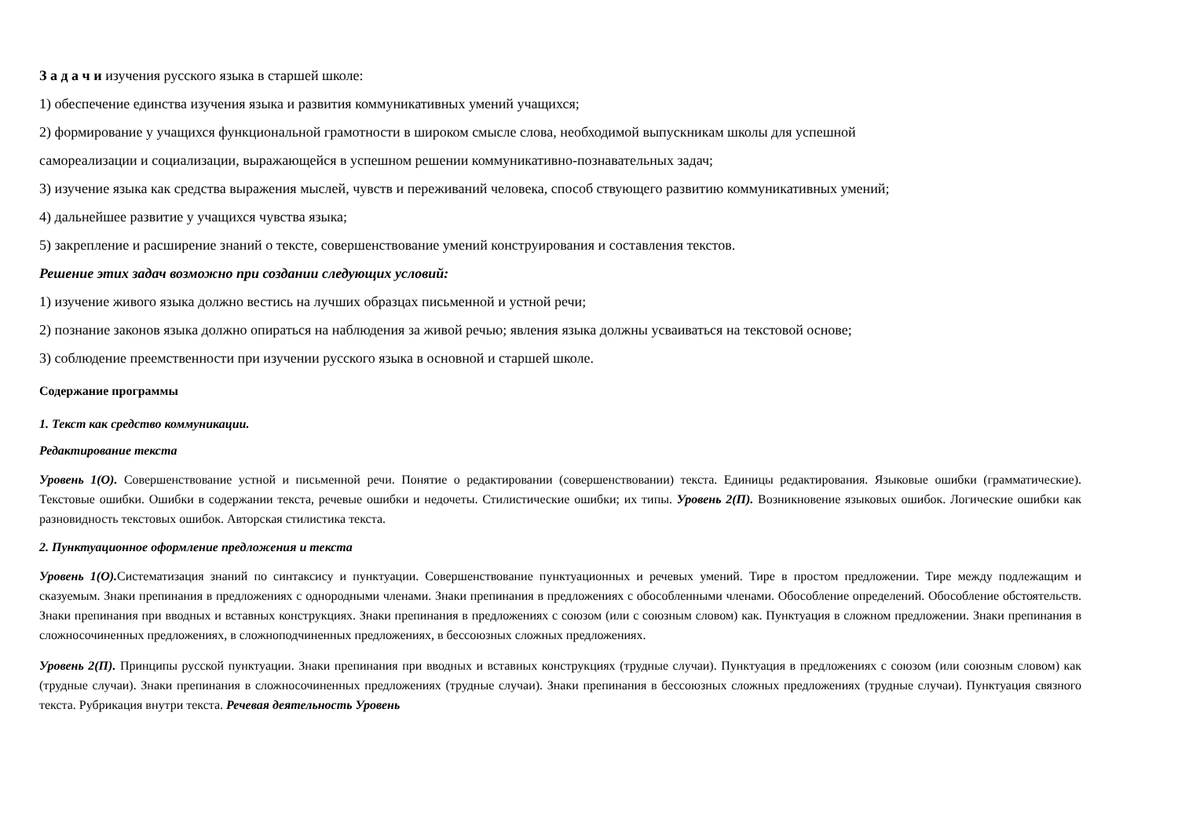З а д а ч и изучения русского языка в старшей школе:
1) обеспечение единства изучения языка и развития коммуникативных умений учащихся;
2) формирование у учащихся функциональной грамотности в широком смысле слова, необходимой выпускникам школы для успешной
самореализации и социализации, выражающейся в успешном решении коммуникативно-познавательных задач;
3) изучение языка как средства выражения мыслей, чувств и переживаний человека, способ ствующего развитию коммуникативных умений;
4) дальнейшее развитие у учащихся чувства языка;
5) закрепление и расширение знаний о тексте, совершенствование умений конструирования и составления текстов.
Решение этих задач возможно при создании следующих условий:
1) изучение живого языка должно вестись на лучших образцах письменной и устной речи;
2) познание законов языка должно опираться на наблюдения за живой речью; явления языка должны усваиваться на текстовой основе;
3) соблюдение преемственности при изучении русского языка в основной и старшей школе.
Содержание программы
1. Текст как средство коммуникации.
Редактирование текста
Уровень 1(О). Совершенствование устной и письменной речи. Понятие о редактировании (совершенствовании) текста. Единицы редактирования. Языковые ошибки (грамматические). Текстовые ошибки. Ошибки в содержании текста, речевые ошибки и недочеты. Стилистические ошибки; их типы. Уровень 2(П). Возникновение языковых ошибок. Логические ошибки как разновидность текстовых ошибок. Авторская стилистика текста.
2. Пунктуационное оформление предложения и текста
Уровень 1(О). Систематизация знаний по синтаксису и пунктуации. Совершенствование пунктуационных и речевых умений. Тире в простом предложении. Тире между подлежащим и сказуемым. Знаки препинания в предложениях с однородными членами. Знаки препинания в предложениях с обособленными членами. Обособление определений. Обособление обстоятельств. Знаки препинания при вводных и вставных конструкциях. Знаки препинания в предложениях с союзом (или с союзным словом) как. Пунктуация в сложном предложении. Знаки препинания в сложносочиненных предложениях, в сложноподчиненных предложениях, в бессоюзных сложных предложениях.
Уровень 2(П). Принципы русской пунктуации. Знаки препинания при вводных и вставных конструкциях (трудные случаи). Пунктуация в предложениях с союзом (или союзным словом) как (трудные случаи). Знаки препинания в сложносочиненных предложениях (трудные случаи). Знаки препинания в бессоюзных сложных предложениях (трудные случаи). Пунктуация связного текста. Рубрикация внутри текста. Речевая деятельность Уровень